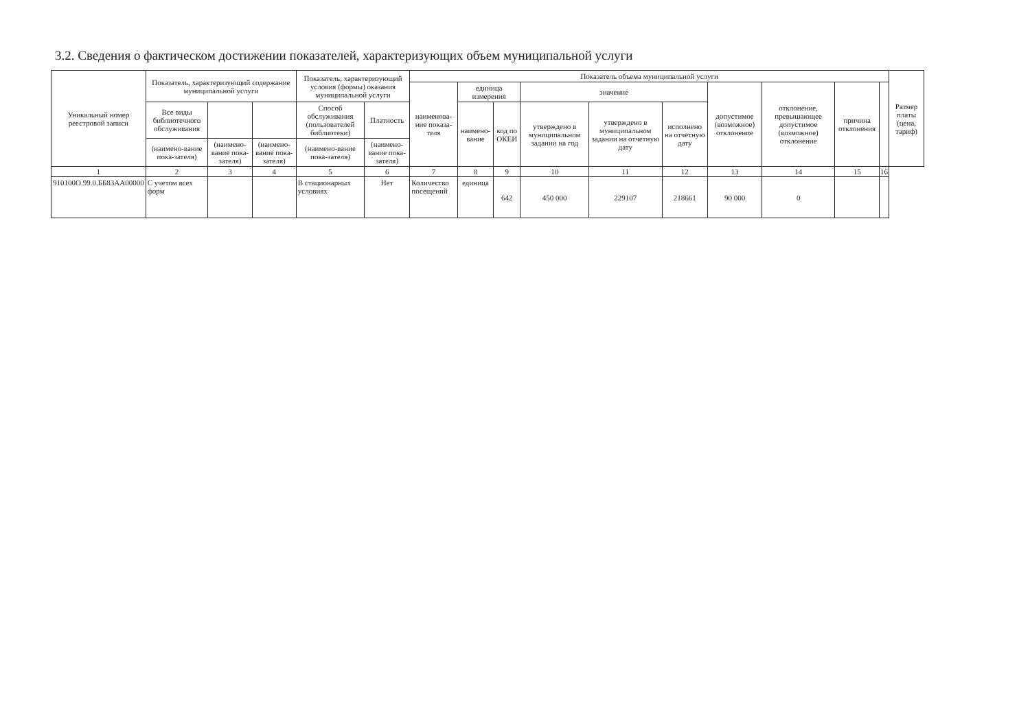3.2. Сведения о фактическом достижении показателей, характеризующих объем муниципальной услуги
| Уникальный номер реестровой записи | Показатель, характеризующий содержание муниципальной услуги | | | Показатель, характеризующий условия (формы) оказания муниципальной услуги | | Показатель объема муниципальной услуги | | | | | | | | | | Размер платы (цена, тариф) |
| --- | --- | --- | --- | --- | --- | --- | --- | --- | --- | --- | --- | --- | --- | --- | --- | --- |
| | | | | | | наименова-ние показа-теля | единица измерения | | значение | | | допустимое (возможное) отклонение | отклонение, превышающее допустимое (возможное) отклонение | причина отклонения | | |
| | Все виды библиотечного обслуживания | | | Способ обслуживания (пользователей библиотеки) | Платность | | наимено-вание | код по ОКЕИ | утверждено в муниципальном задании на год | утверждено в муниципальном задании на отчетную дату | исполнено на отчетную дату | | | | | |
| | (наимено-вание пока-зателя) | (наимено-вание пока-зателя) | (наимено-вание пока-зателя) | (наимено-вание пока-зателя) | (наимено-вание пока-зателя) | | | | | | | | | | | |
| 1 | 2 | 3 | 4 | 5 | 6 | 7 | 8 | 9 | 10 | 11 | 12 | 13 | 14 | 15 | 16 | |
| 910100О.99.0.ББ83АА00000 | С учетом всех форм | | | В стационарных условиях | Нет | Количество посещений | единица | 642 | 450 000 | 229107 | 218661 | 90 000 | 0 | | | |